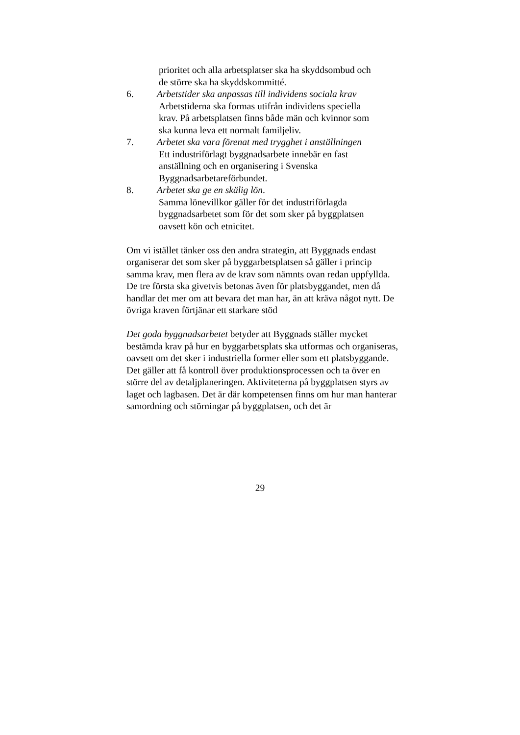prioritet och alla arbetsplatser ska ha skyddsombud och
de större ska ha skyddskommitté.
6. Arbetstider ska anpassas till individens sociala krav
Arbetstiderna ska formas utifrån individens speciella
krav. På arbetsplatsen finns både män och kvinnor som
ska kunna leva ett normalt familjeliv.
7. Arbetet ska vara förenat med trygghet i anställningen
Ett industriförlagt byggnadsarbete innebär en fast
anställning och en organisering i Svenska
Byggnadsarbetareförbundet.
8. Arbetet ska ge en skälig lön.
Samma lönevillkor gäller för det industriförlagda
byggnadsarbetet som för det som sker på byggplatsen
oavsett kön och etnicitet.
Om vi istället tänker oss den andra strategin, att Byggnads endast organiserar det som sker på byggarbetsplatsen så gäller i princip samma krav, men flera av de krav som nämnts ovan redan uppfyllda. De tre första ska givetvis betonas även för platsbyggandet, men då handlar det mer om att bevara det man har, än att kräva något nytt. De övriga kraven förtjänar ett starkare stöd
Det goda byggnadsarbetet betyder att Byggnads ställer mycket bestämda krav på hur en byggarbetsplats ska utformas och organiseras, oavsett om det sker i industriella former eller som ett platsbyggande. Det gäller att få kontroll över produktionsprocessen och ta över en större del av detaljplaneringen. Aktiviteterna på byggplatsen styrs av laget och lagbasen. Det är där kompetensen finns om hur man hanterar samordning och störningar på byggplatsen, och det är
29